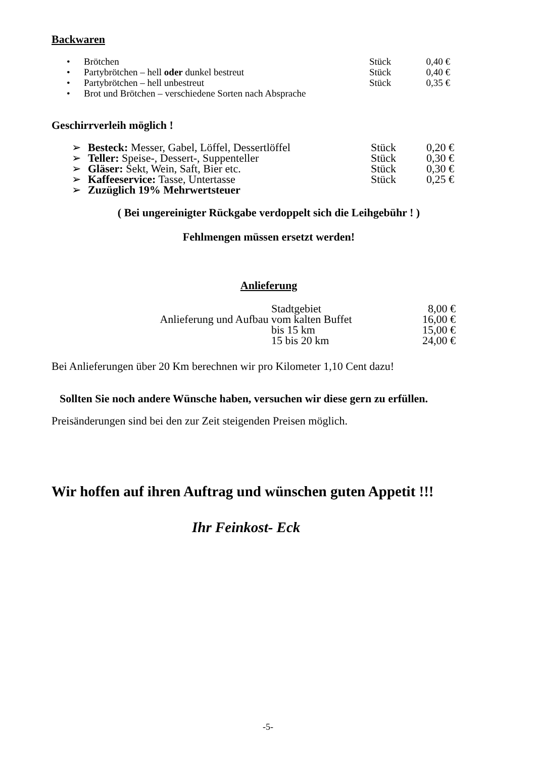Backwaren
| • | Brötchen | Stück | 0,40 € |
| • | Partybrötchen – hell oder dunkel bestreut | Stück | 0,40 € |
| • | Partybrötchen – hell unbestreut | Stück | 0,35 € |
| • | Brot und Brötchen – verschiedene Sorten nach Absprache | | |
Geschirrverleih möglich !
| ➢ | Besteck: Messer, Gabel, Löffel, Dessertlöffel | Stück | 0,20 € |
| ➢ | Teller: Speise-, Dessert-, Suppenteller | Stück | 0,30 € |
| ➢ | Gläser: Sekt, Wein, Saft, Bier etc. | Stück | 0,30 € |
| ➢ | Kaffeeservice: Tasse, Untertasse | Stück | 0,25 € |
| ➢ | Zuzüglich 19% Mehrwertsteuer | | |
( Bei ungereinigter Rückgabe verdoppelt sich die Leihgebühr ! )
Fehlmengen müssen ersetzt werden!
Anlieferung
| | Stadtgebiet | 8,00 € |
| Anlieferung und Aufbau | vom kalten Buffet | 16,00 € |
| | bis 15 km | 15,00 € |
| | 15 bis 20 km | 24,00 € |
Bei Anlieferungen über 20 Km berechnen wir pro Kilometer 1,10 Cent dazu!
Sollten Sie noch andere Wünsche haben, versuchen wir diese gern zu erfüllen.
Preisänderungen sind bei den zur Zeit steigenden Preisen möglich.
Wir hoffen auf ihren Auftrag und wünschen guten Appetit !!!
Ihr Feinkost- Eck
-5-